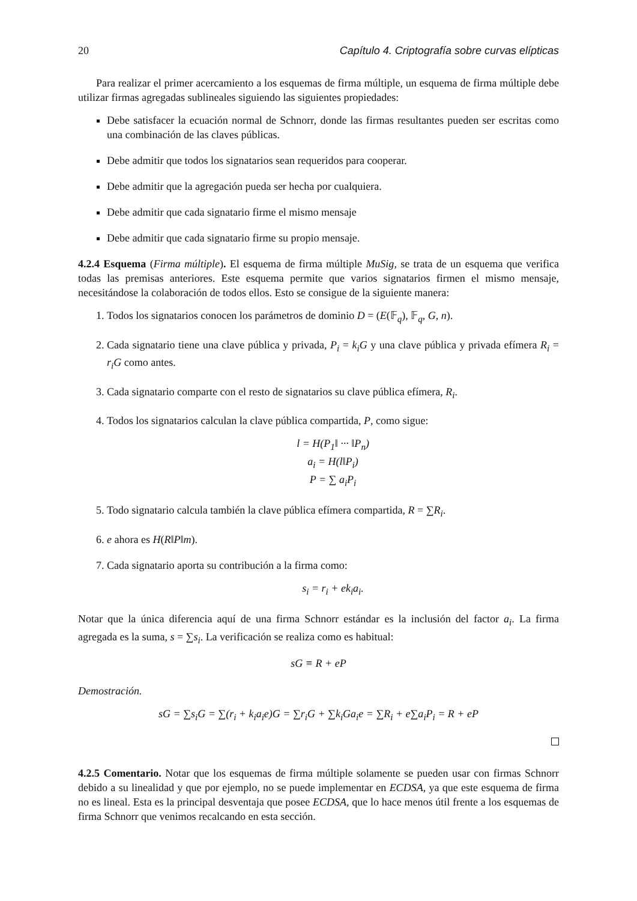20 Capítulo 4. Criptografía sobre curvas elípticas
Para realizar el primer acercamiento a los esquemas de firma múltiple, un esquema de firma múltiple debe utilizar firmas agregadas sublineales siguiendo las siguientes propiedades:
Debe satisfacer la ecuación normal de Schnorr, donde las firmas resultantes pueden ser escritas como una combinación de las claves públicas.
Debe admitir que todos los signatarios sean requeridos para cooperar.
Debe admitir que la agregación pueda ser hecha por cualquiera.
Debe admitir que cada signatario firme el mismo mensaje
Debe admitir que cada signatario firme su propio mensaje.
4.2.4 Esquema (Firma múltiple). El esquema de firma múltiple MuSig, se trata de un esquema que verifica todas las premisas anteriores. Este esquema permite que varios signatarios firmen el mismo mensaje, necesitándose la colaboración de todos ellos. Esto se consigue de la siguiente manera:
1. Todos los signatarios conocen los parámetros de dominio D = (E(𝔽<sub>q</sub>), 𝔽<sub>q</sub>, G, n).
2. Cada signatario tiene una clave pública y privada, P<sub>i</sub> = k<sub>i</sub>G y una clave pública y privada efímera R<sub>i</sub> = r<sub>i</sub>G como antes.
3. Cada signatario comparte con el resto de signatarios su clave pública efímera, R<sub>i</sub>.
4. Todos los signatarios calculan la clave pública compartida, P, como sigue:
l = H(P<sub>1</sub>‖ ··· ‖P<sub>n</sub>)
a<sub>i</sub> = H(l‖P<sub>i</sub>)
P = ∑ a<sub>i</sub>P<sub>i</sub>
5. Todo signatario calcula también la clave pública efímera compartida, R = ∑R<sub>i</sub>.
6. e ahora es H(R‖P‖m).
7. Cada signatario aporta su contribución a la firma como:
s<sub>i</sub> = r<sub>i</sub> + ek<sub>i</sub>a<sub>i</sub>.
Notar que la única diferencia aquí de una firma Schnorr estándar es la inclusión del factor a<sub>i</sub>. La firma agregada es la suma, s = ∑s<sub>i</sub>. La verificación se realiza como es habitual:
sG ≡ R + eP
Demostración.
sG = ∑s<sub>i</sub>G = ∑(r<sub>i</sub> + k<sub>i</sub>a<sub>i</sub>e)G = ∑r<sub>i</sub>G + ∑k<sub>i</sub>Ga<sub>i</sub>e = ∑R<sub>i</sub> + e∑a<sub>i</sub>P<sub>i</sub> = R + eP
4.2.5 Comentario. Notar que los esquemas de firma múltiple solamente se pueden usar con firmas Schnorr debido a su linealidad y que por ejemplo, no se puede implementar en ECDSA, ya que este esquema de firma no es lineal. Esta es la principal desventaja que posee ECDSA, que lo hace menos útil frente a los esquemas de firma Schnorr que venimos recalcando en esta sección.